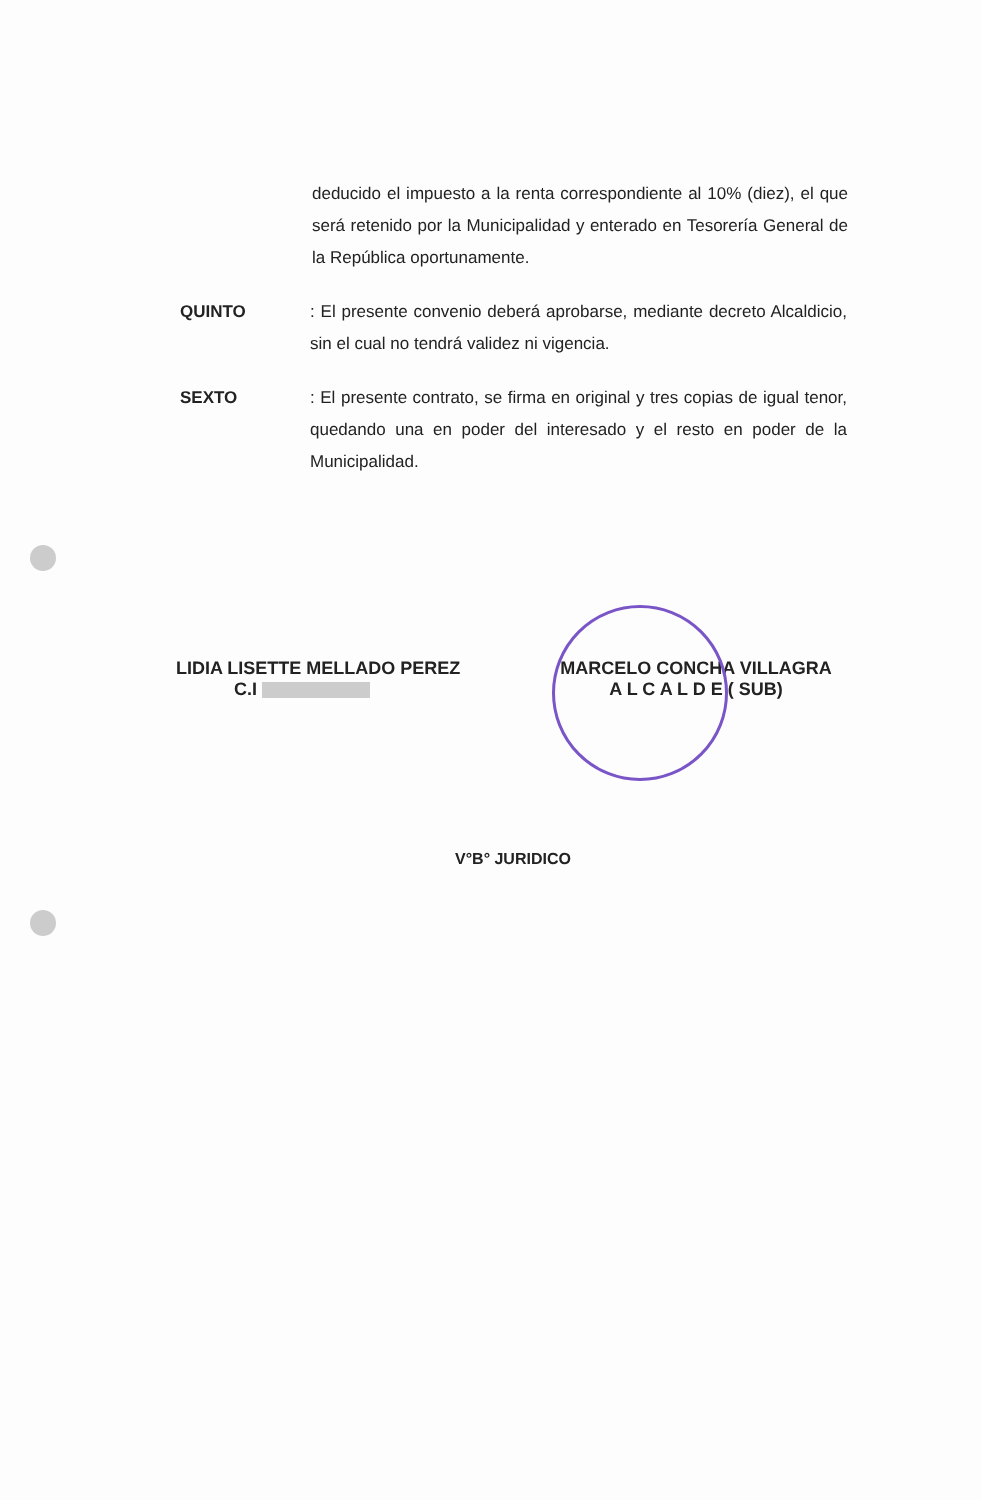deducido el impuesto a la renta correspondiente al 10% (diez), el que será retenido por la Municipalidad y enterado en Tesorería General de la República oportunamente.
QUINTO : El presente convenio deberá aprobarse, mediante decreto Alcaldicio, sin el cual no tendrá validez ni vigencia.
SEXTO : El presente contrato, se firma en original y tres copias de igual tenor, quedando una en poder del interesado y el resto en poder de la Municipalidad.
LIDIA LISETTE MELLADO PEREZ
C.I
MARCELO CONCHA VILLAGRA
A L C A L D E ( SUB)
V°B° JURIDICO